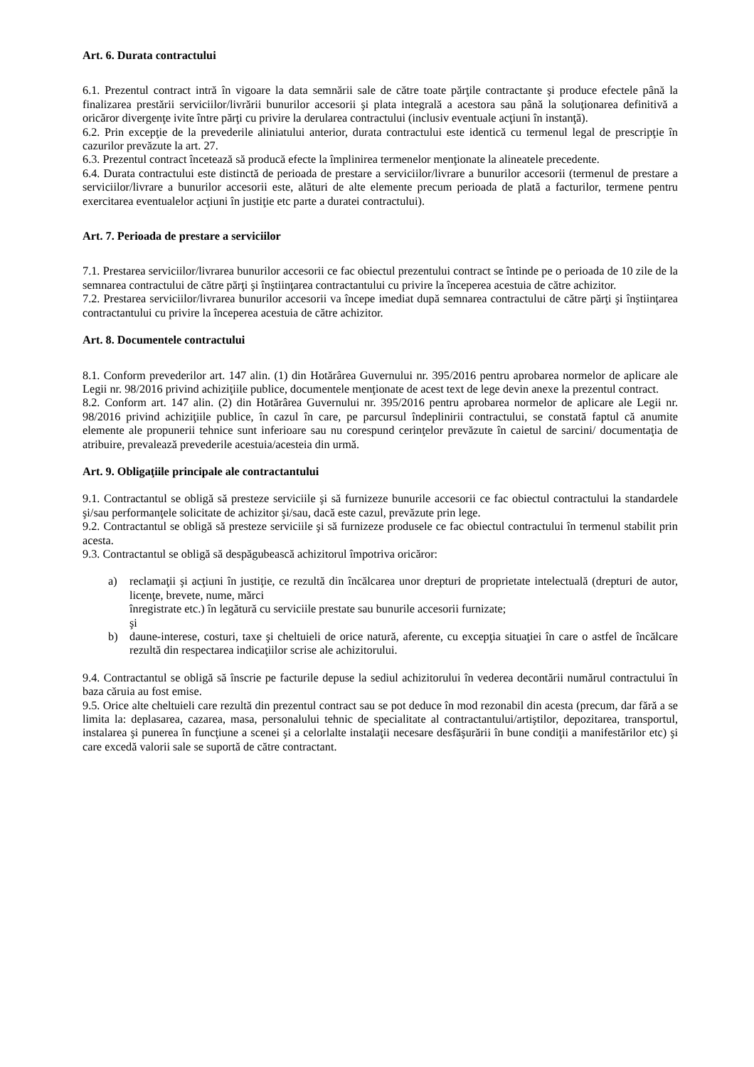Art. 6. Durata contractului
6.1. Prezentul contract intră în vigoare la data semnării sale de către toate părţile contractante şi produce efectele până la finalizarea prestării serviciilor/livrării bunurilor accesorii şi plata integrală a acestora sau până la soluţionarea definitivă a oricăror divergenţe ivite între părţi cu privire la derularea contractului (inclusiv eventuale acţiuni în instanţă).
6.2. Prin excepţie de la prevederile aliniatului anterior, durata contractului este identică cu termenul legal de prescripţie în cazurilor prevăzute la art. 27.
6.3. Prezentul contract încetează să producă efecte la împlinirea termenelor menţionate la alineatele precedente.
6.4. Durata contractului este distinctă de perioada de prestare a serviciilor/livrare a bunurilor accesorii (termenul de prestare a serviciilor/livrare a bunurilor accesorii este, alături de alte elemente precum perioada de plată a facturilor, termene pentru exercitarea eventualelor acţiuni în justiţie etc parte a duratei contractului).
Art. 7. Perioada de prestare a serviciilor
7.1. Prestarea serviciilor/livrarea bunurilor accesorii ce fac obiectul prezentului contract se întinde pe o perioada de 10 zile de la semnarea contractului de către părţi şi înştiinţarea contractantului cu privire la începerea acestuia de către achizitor.
7.2. Prestarea serviciilor/livrarea bunurilor accesorii va începe imediat după semnarea contractului de către părţi şi înştiinţarea contractantului cu privire la începerea acestuia de către achizitor.
Art. 8. Documentele contractului
8.1. Conform prevederilor art. 147 alin. (1) din Hotărârea Guvernului nr. 395/2016 pentru aprobarea normelor de aplicare ale Legii nr. 98/2016 privind achiziţiile publice, documentele menţionate de acest text de lege devin anexe la prezentul contract.
8.2. Conform art. 147 alin. (2) din Hotărârea Guvernului nr. 395/2016 pentru aprobarea normelor de aplicare ale Legii nr. 98/2016 privind achiziţiile publice, în cazul în care, pe parcursul îndeplinirii contractului, se constată faptul că anumite elemente ale propunerii tehnice sunt inferioare sau nu corespund cerinţelor prevăzute în caietul de sarcini/ documentaţia de atribuire, prevalează prevederile acestuia/acesteia din urmă.
Art. 9. Obligaţiile principale ale contractantului
9.1. Contractantul se obligă să presteze serviciile şi să furnizeze bunurile accesorii ce fac obiectul contractului la standardele şi/sau performanţele solicitate de achizitor şi/sau, dacă este cazul, prevăzute prin lege.
9.2. Contractantul se obligă să presteze serviciile şi să furnizeze produsele ce fac obiectul contractului în termenul stabilit prin acesta.
9.3. Contractantul se obligă să despăgubească achizitorul împotriva oricăror:
a) reclamaţii şi acţiuni în justiţie, ce rezultă din încălcarea unor drepturi de proprietate intelectuală (drepturi de autor, licenţe, brevete, nume, mărci
înregistrate etc.) în legătură cu serviciile prestate sau bunurile accesorii furnizate;
şi
b) daune-interese, costuri, taxe şi cheltuieli de orice natură, aferente, cu excepţia situaţiei în care o astfel de încălcare rezultă din respectarea indicaţiilor scrise ale achizitorului.
9.4. Contractantul se obligă să înscrie pe facturile depuse la sediul achizitorului în vederea decontării numărul contractului în baza căruia au fost emise.
9.5. Orice alte cheltuieli care rezultă din prezentul contract sau se pot deduce în mod rezonabil din acesta (precum, dar fără a se limita la: deplasarea, cazarea, masa, personalului tehnic de specialitate al contractantului/artiştilor, depozitarea, transportul, instalarea şi punerea în funcţiune a scenei şi a celorlalte instalaţii necesare desfăşurării în bune condiţii a manifestărilor etc) şi care excedă valorii sale se suportă de către contractant.